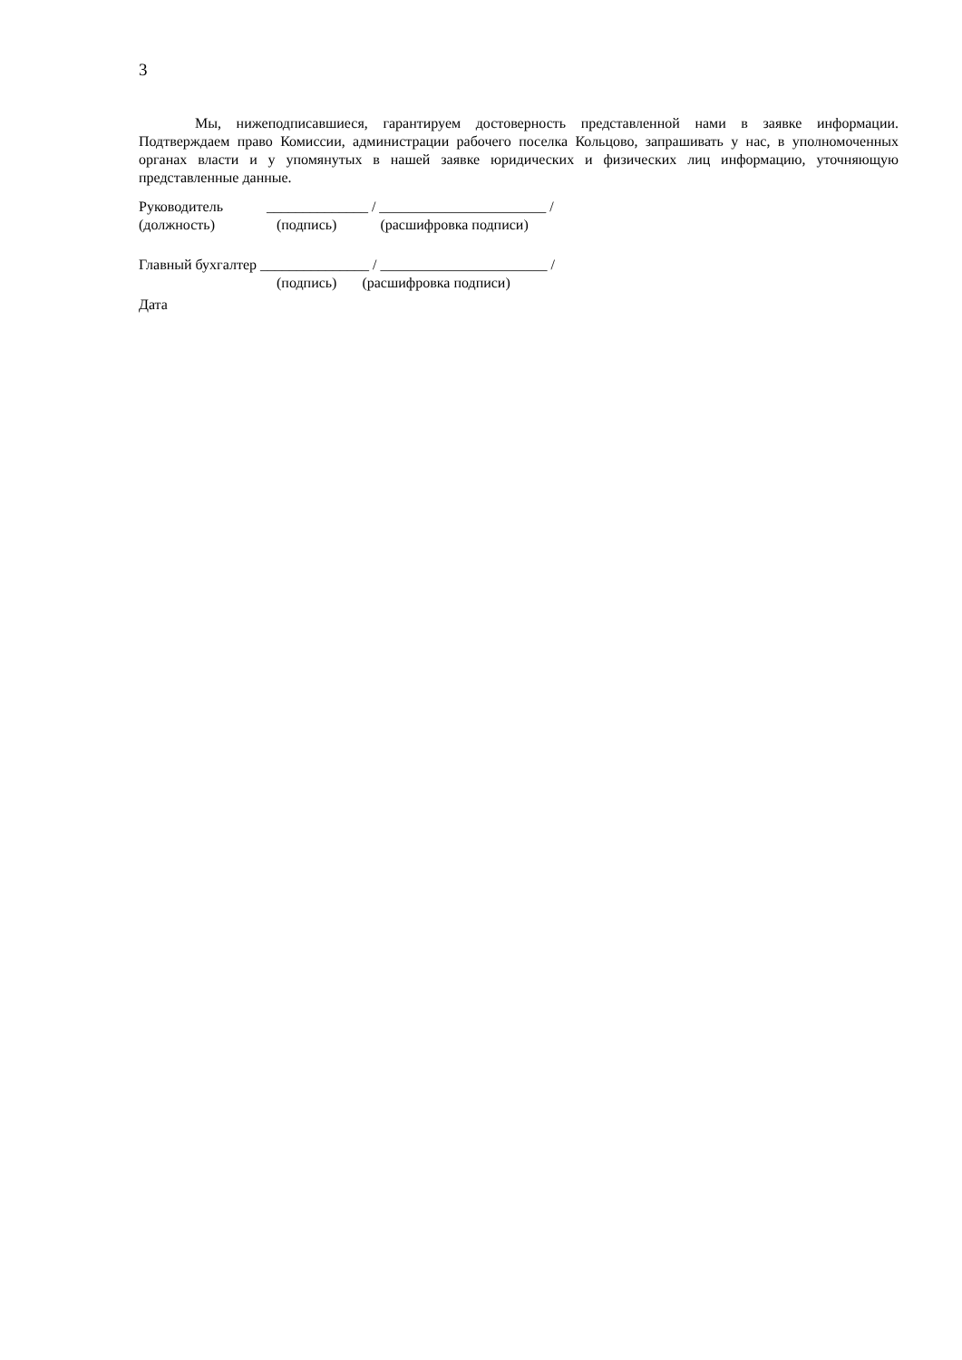3
Мы, нижеподписавшиеся, гарантируем достоверность представленной нами в заявке информации. Подтверждаем право Комиссии, администрации рабочего поселка Кольцово, запрашивать у нас, в уполномоченных органах власти и у упомянутых в нашей заявке юридических и физических лиц информацию, уточняющую представленные данные.
Руководитель ______________ / _______________________ /
(должность) (подпись) (расшифровка подписи)
Главный бухгалтер _______________ / _______________________ /
(подпись) (расшифровка подписи)
Дата